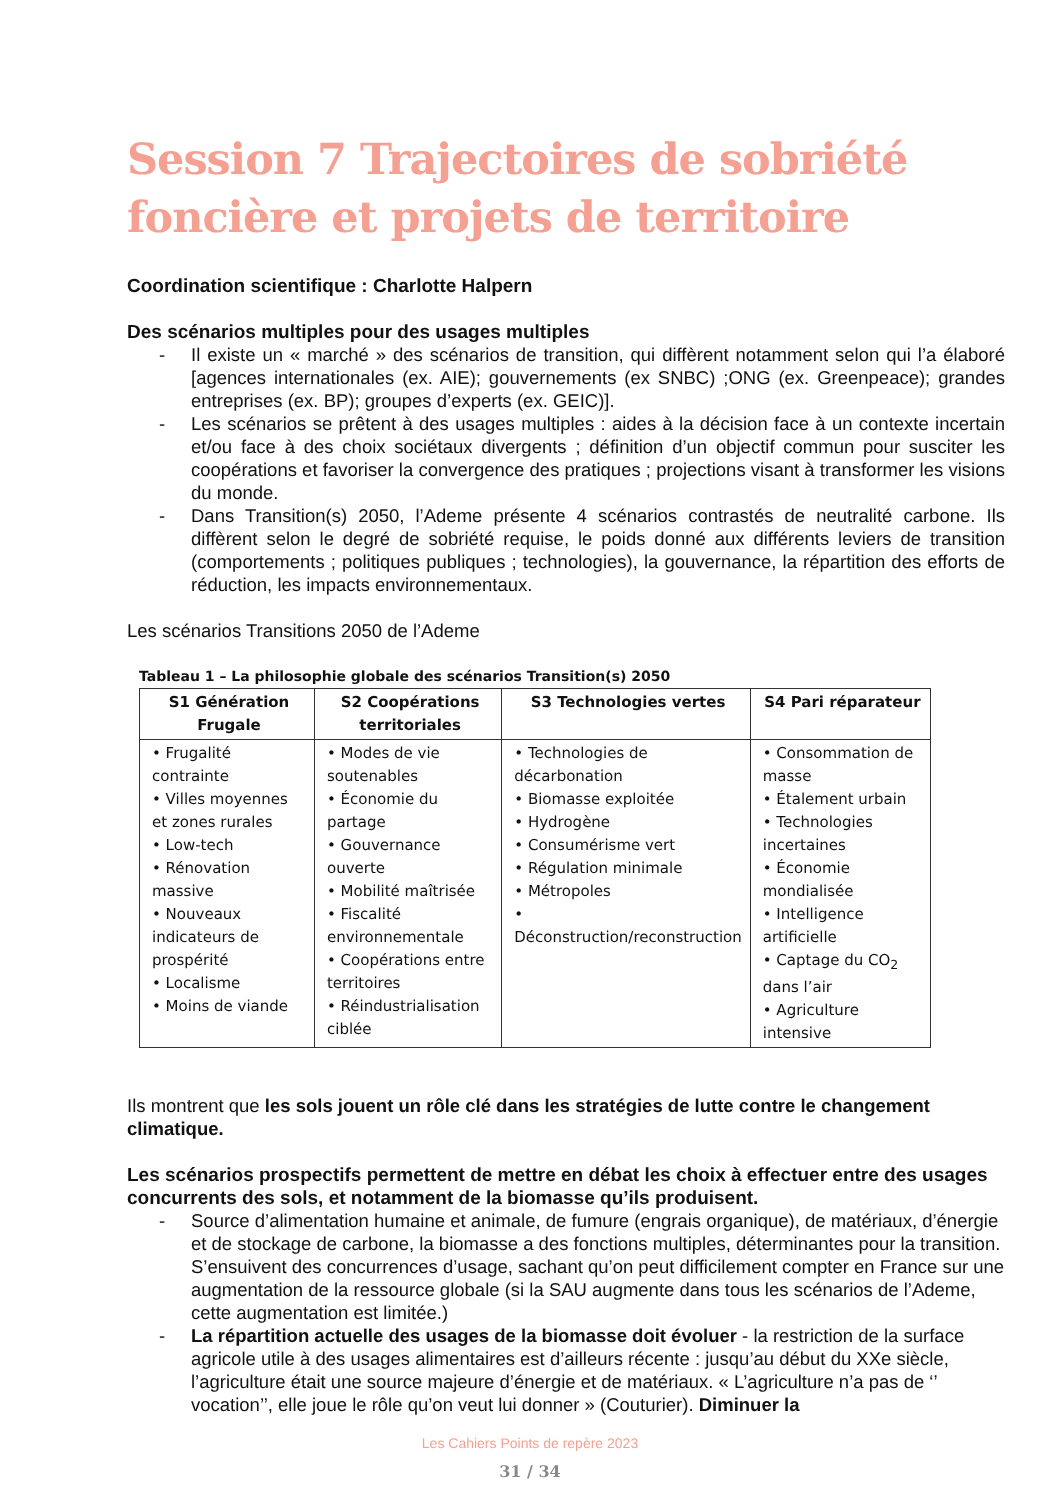Session 7 Trajectoires de sobriété foncière et projets de territoire
Coordination scientifique : Charlotte Halpern
Des scénarios multiples pour des usages multiples
- Il existe un « marché » des scénarios de transition, qui diffèrent notamment selon qui l’a élaboré [agences internationales (ex. AIE); gouvernements (ex SNBC) ;ONG (ex. Greenpeace); grandes entreprises (ex. BP); groupes d’experts (ex. GEIC)].
- Les scénarios se prêtent à des usages multiples : aides à la décision face à un contexte incertain et/ou face à des choix sociétaux divergents ; définition d’un objectif commun pour susciter les coopérations et favoriser la convergence des pratiques ; projections visant à transformer les visions du monde.
- Dans Transition(s) 2050, l’Ademe présente 4 scénarios contrastés de neutralité carbone. Ils diffèrent selon le degré de sobriété requise, le poids donné aux différents leviers de transition (comportements ; politiques publiques ; technologies), la gouvernance, la répartition des efforts de réduction, les impacts environnementaux.
Les scénarios Transitions 2050 de l’Ademe
Tableau 1 – La philosophie globale des scénarios Transition(s) 2050
| S1 Génération Frugale | S2 Coopérations territoriales | S3 Technologies vertes | S4 Pari réparateur |
| --- | --- | --- | --- |
| • Frugalité contrainte • Villes moyennes et zones rurales • Low-tech • Rénovation massive • Nouveaux indicateurs de prospérité • Localisme • Moins de viande | • Modes de vie soutenables • Économie du partage • Gouvernance ouverte • Mobilité maîtrisée • Fiscalité environnementale • Coopérations entre territoires • Réindustrialisation ciblée | • Technologies de décarbonation • Biomasse exploitée • Hydrogène • Consumérisme vert • Régulation minimale • Métropoles • Déconstruction/reconstruction | • Consommation de masse • Étalement urbain • Technologies incertaines • Économie mondialisée • Intelligence artificielle • Captage du CO<sub>2</sub> dans l’air • Agriculture intensive |
Ils montrent que les sols jouent un rôle clé dans les stratégies de lutte contre le changement climatique.
Les scénarios prospectifs permettent de mettre en débat les choix à effectuer entre des usages concurrents des sols, et notamment de la biomasse qu’ils produisent.
- Source d’alimentation humaine et animale, de fumure (engrais organique), de matériaux, d’énergie et de stockage de carbone, la biomasse a des fonctions multiples, déterminantes pour la transition. S’ensuivent des concurrences d’usage, sachant qu’on peut difficilement compter en France sur une augmentation de la ressource globale (si la SAU augmente dans tous les scénarios de l’Ademe, cette augmentation est limitée.)
- La répartition actuelle des usages de la biomasse doit évoluer - la restriction de la surface agricole utile à des usages alimentaires est d’ailleurs récente : jusqu’au début du XXe siècle, l’agriculture était une source majeure d’énergie et de matériaux. « L’agriculture n’a pas de ‘’ vocation’’, elle joue le rôle qu’on veut lui donner » (Couturier). Diminuer la
Les Cahiers Points de repère 2023
31 / 34